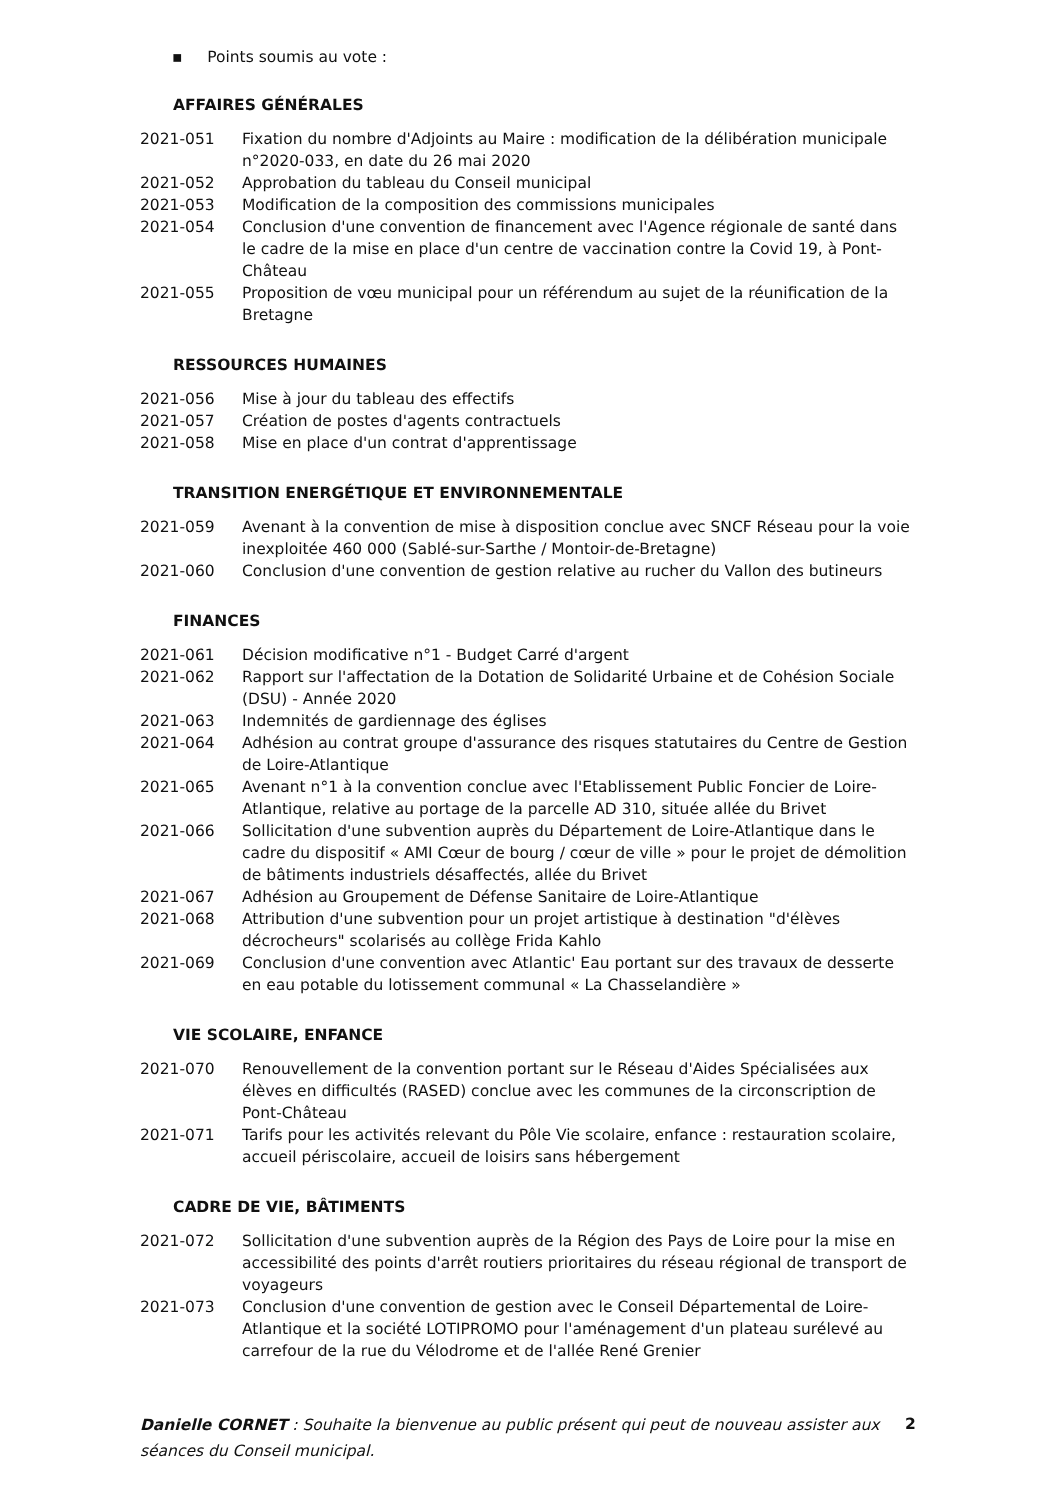▪ Points soumis au vote :
AFFAIRES GÉNÉRALES
2021-051 Fixation du nombre d'Adjoints au Maire : modification de la délibération municipale n°2020-033, en date du 26 mai 2020
2021-052 Approbation du tableau du Conseil municipal
2021-053 Modification de la composition des commissions municipales
2021-054 Conclusion d'une convention de financement avec l'Agence régionale de santé dans le cadre de la mise en place d'un centre de vaccination contre la Covid 19, à Pont-Château
2021-055 Proposition de vœu municipal pour un référendum au sujet de la réunification de la Bretagne
RESSOURCES HUMAINES
2021-056 Mise à jour du tableau des effectifs
2021-057 Création de postes d'agents contractuels
2021-058 Mise en place d'un contrat d'apprentissage
TRANSITION ENERGÉTIQUE ET ENVIRONNEMENTALE
2021-059 Avenant à la convention de mise à disposition conclue avec SNCF Réseau pour la voie inexploitée 460 000 (Sablé-sur-Sarthe / Montoir-de-Bretagne)
2021-060 Conclusion d'une convention de gestion relative au rucher du Vallon des butineurs
FINANCES
2021-061 Décision modificative n°1 - Budget Carré d'argent
2021-062 Rapport sur l'affectation de la Dotation de Solidarité Urbaine et de Cohésion Sociale (DSU) - Année 2020
2021-063 Indemnités de gardiennage des églises
2021-064 Adhésion au contrat groupe d'assurance des risques statutaires du Centre de Gestion de Loire-Atlantique
2021-065 Avenant n°1 à la convention conclue avec l'Etablissement Public Foncier de Loire-Atlantique, relative au portage de la parcelle AD 310, située allée du Brivet
2021-066 Sollicitation d'une subvention auprès du Département de Loire-Atlantique dans le cadre du dispositif « AMI Cœur de bourg / cœur de ville » pour le projet de démolition de bâtiments industriels désaffectés, allée du Brivet
2021-067 Adhésion au Groupement de Défense Sanitaire de Loire-Atlantique
2021-068 Attribution d'une subvention pour un projet artistique à destination "d'élèves décrocheurs" scolarisés au collège Frida Kahlo
2021-069 Conclusion d'une convention avec Atlantic' Eau portant sur des travaux de desserte en eau potable du lotissement communal « La Chasselandière »
VIE SCOLAIRE, ENFANCE
2021-070 Renouvellement de la convention portant sur le Réseau d'Aides Spécialisées aux élèves en difficultés (RASED) conclue avec les communes de la circonscription de Pont-Château
2021-071 Tarifs pour les activités relevant du Pôle Vie scolaire, enfance : restauration scolaire, accueil périscolaire, accueil de loisirs sans hébergement
CADRE DE VIE, BÂTIMENTS
2021-072 Sollicitation d'une subvention auprès de la Région des Pays de Loire pour la mise en accessibilité des points d'arrêt routiers prioritaires du réseau régional de transport de voyageurs
2021-073 Conclusion d'une convention de gestion avec le Conseil Départemental de Loire-Atlantique et la société LOTIPROMO pour l'aménagement d'un plateau surélevé au carrefour de la rue du Vélodrome et de l'allée René Grenier
Danielle CORNET : Souhaite la bienvenue au public présent qui peut de nouveau assister aux séances du Conseil municipal.
2